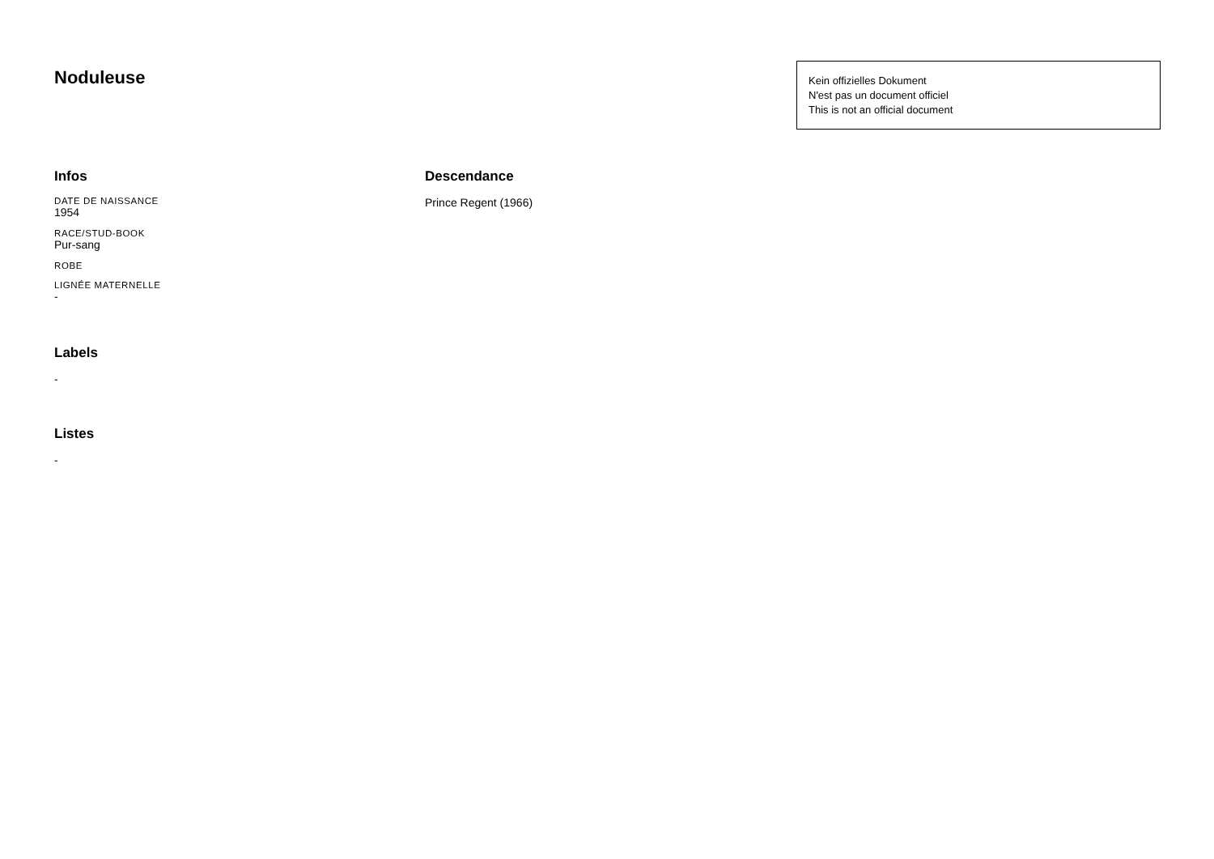Noduleuse
Kein offizielles Dokument
N'est pas un document officiel
This is not an official document
Infos
DATE DE NAISSANCE
1954
RACE/STUD-BOOK
Pur-sang
ROBE
LIGNÉE MATERNELLE
-
Labels
-
Listes
-
Descendance
Prince Regent (1966)